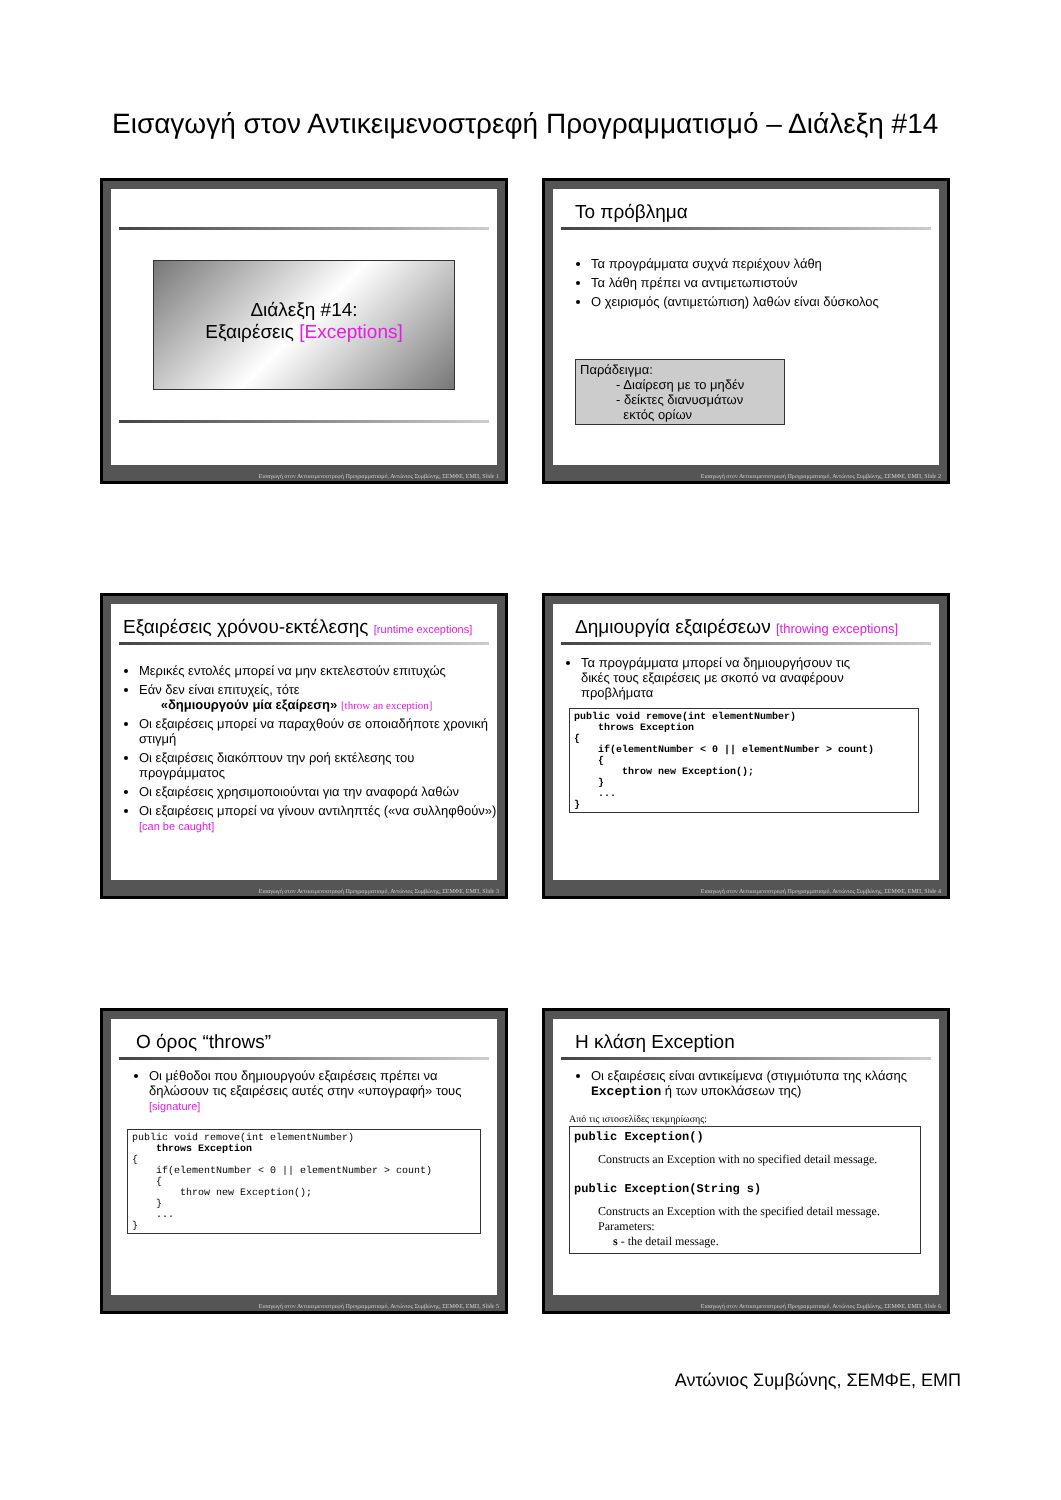Εισαγωγή στον Αντικειμενοστρεφή Προγραμματισμό – Διάλεξη #14
Διάλεξη #14:
Εξαιρέσεις [Exceptions]
Εισαγωγή στον Αντικειμενοστρεφή Προγραμματισμό, Αντώνιος Συμβώνης, ΣΕΜΦΕ, ΕΜΠ, Slide 1
Το πρόβλημα
Τα προγράμματα συχνά περιέχουν λάθη
Τα λάθη πρέπει να αντιμετωπιστούν
Ο χειρισμός (αντιμετώπιση) λαθών είναι δύσκολος
Παράδειγμα:
- Διαίρεση με το μηδέν
- δείκτες διανυσμάτων
εκτός ορίων
Εισαγωγή στον Αντικειμενοστρεφή Προγραμματισμό, Αντώνιος Συμβώνης, ΣΕΜΦΕ, ΕΜΠ, Slide 2
Εξαιρέσεις χρόνου-εκτέλεσης [runtime exceptions]
Μερικές εντολές μπορεί να μην εκτελεστούν επιτυχώς
Εάν δεν είναι επιτυχείς, τότε
«δημιουργούν μία εξαίρεση» [throw an exception]
Οι εξαιρέσεις μπορεί να παραχθούν σε οποιαδήποτε χρονική στιγμή
Οι εξαιρέσεις διακόπτουν την ροή εκτέλεσης του προγράμματος
Οι εξαιρέσεις χρησιμοποιούνται για την αναφορά λαθών
Οι εξαιρέσεις μπορεί να γίνουν αντιληπτές («να συλληφθούν») [can be caught]
Εισαγωγή στον Αντικειμενοστρεφή Προγραμματισμό, Αντώνιος Συμβώνης, ΣΕΜΦΕ, ΕΜΠ, Slide 3
Δημιουργία εξαιρέσεων [throwing exceptions]
Τα προγράμματα μπορεί να δημιουργήσουν τις δικές τους εξαιρέσεις με σκοπό να αναφέρουν προβλήματα
public void remove(int elementNumber)
    throws Exception
{
    if(elementNumber < 0 || elementNumber > count)
    {
        throw new Exception();
    }
    ...
}
Εισαγωγή στον Αντικειμενοστρεφή Προγραμματισμό, Αντώνιος Συμβώνης, ΣΕΜΦΕ, ΕΜΠ, Slide 4
Ο όρος “throws”
Οι μέθοδοι που δημιουργούν εξαιρέσεις πρέπει να δηλώσουν τις εξαιρέσεις αυτές στην «υπογραφή» τους [signature]
public void remove(int elementNumber)
    throws Exception
{
    if(elementNumber < 0 || elementNumber > count)
    {
        throw new Exception();
    }
    ...
}
Εισαγωγή στον Αντικειμενοστρεφή Προγραμματισμό, Αντώνιος Συμβώνης, ΣΕΜΦΕ, ΕΜΠ, Slide 5
Η κλάση Exception
Οι εξαιρέσεις είναι αντικείμενα (στιγμιότυπα της κλάσης Exception ή των υποκλάσεων της)
Από τις ιστοσελίδες τεκμηρίωσης:
public Exception()
Constructs an Exception with no specified detail message.
public Exception(String s)
Constructs an Exception with the specified detail message.
Parameters:
s - the detail message.
Εισαγωγή στον Αντικειμενοστρεφή Προγραμματισμό, Αντώνιος Συμβώνης, ΣΕΜΦΕ, ΕΜΠ, Slide 6
Αντώνιος Συμβώνης, ΣΕΜΦΕ, ΕΜΠ